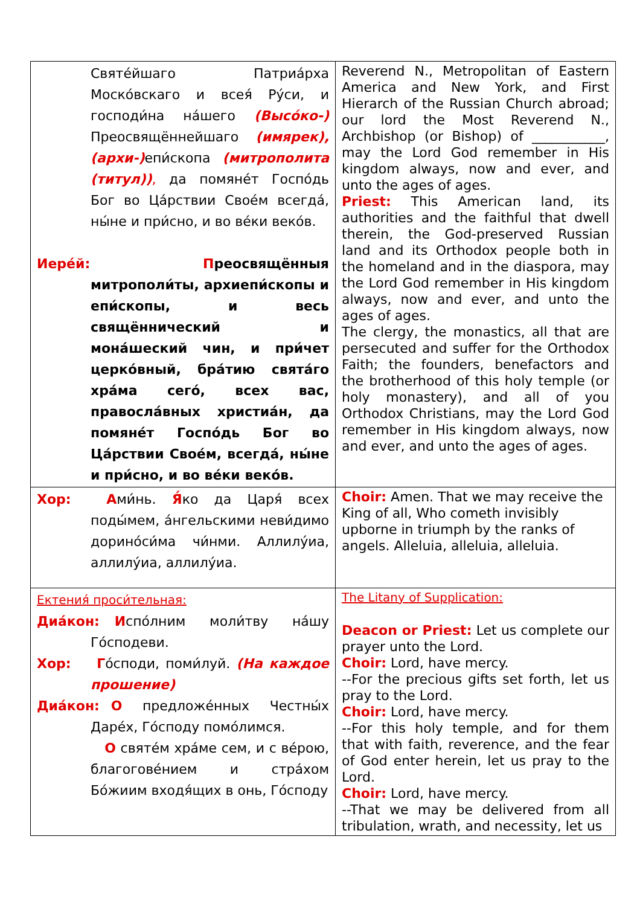| Святе́йшаго Патриа́рха Моско́вскаго и всея́ Ру́си, и господи́на на́шего (Высо́ко-) Преосвящённейшаго (имярек), (архи-) епи́скопа (митрополита (титул)) , да помяне́т Госпо́дь Бог во Ца́рствии Свое́м всегда́, ны́не и при́сно, и во ве́ки веко́в. Иере́й: П реосвящённыя митрополи́ты, архиепи́скопы и епи́скопы, и весь свящённический и мона́шеский чин, и при́чет церко́вный, бра́тию свята́го хра́ма сего́, всех вас, правосла́вных христиа́н, да помяне́т Госпо́дь Бог во Ца́рствии Свое́м, всегда́, ны́не и при́сно, и во ве́ки веко́в. | Reverend N., Metropolitan of Eastern America and New York, and First Hierarch of the Russian Church abroad; our lord the Most Reverend N., Archbishop (or Bishop) of ___________, may the Lord God remember in His kingdom always, now and ever, and unto the ages of ages. Priest: This American land, its authorities and the faithful that dwell therein, the God-preserved Russian land and its Orthodox people both in the homeland and in the diaspora, may the Lord God remember in His kingdom always, now and ever, and unto the ages of ages. The clergy, the monastics, all that are persecuted and suffer for the Orthodox Faith; the founders, benefactors and the brotherhood of this holy temple (or holy monastery), and all of you Orthodox Christians, may the Lord God remember in His kingdom always, now and ever, and unto the ages of ages. |
| Хор: А ми́нь. Я́ ко да Царя́ всех поды́мем, а́нгельскими неви́димо дорино́си́ма чи́нми. Аллилу́иа, аллилу́иа, аллилу́иа. | Choir: Amen. That we may receive the King of all, Who cometh invisibly upborne in triumph by the ranks of angels. Alleluia, alleluia, alleluia. |
| Ектения́ проси́тельная: Диа́кон: И спо́лним моли́тву на́шу Го́сподеви. Хор: Г о́споди, поми́луй. (На каждое прошение) Диа́кон: О предложе́нных Честны́х Даре́х, Го́споду помо́лимся. О святе́м хра́ме сем, и с ве́рою, благогове́нием и стра́хом Бо́жиим входя́щих в онь, Го́споду | The Litany of Supplication: Deacon or Priest: Let us complete our prayer unto the Lord. Choir: Lord, have mercy. --For the precious gifts set forth, let us pray to the Lord. Choir: Lord, have mercy. --For this holy temple, and for them that with faith, reverence, and the fear of God enter herein, let us pray to the Lord. Choir: Lord, have mercy. --That we may be delivered from all tribulation, wrath, and necessity, let us |